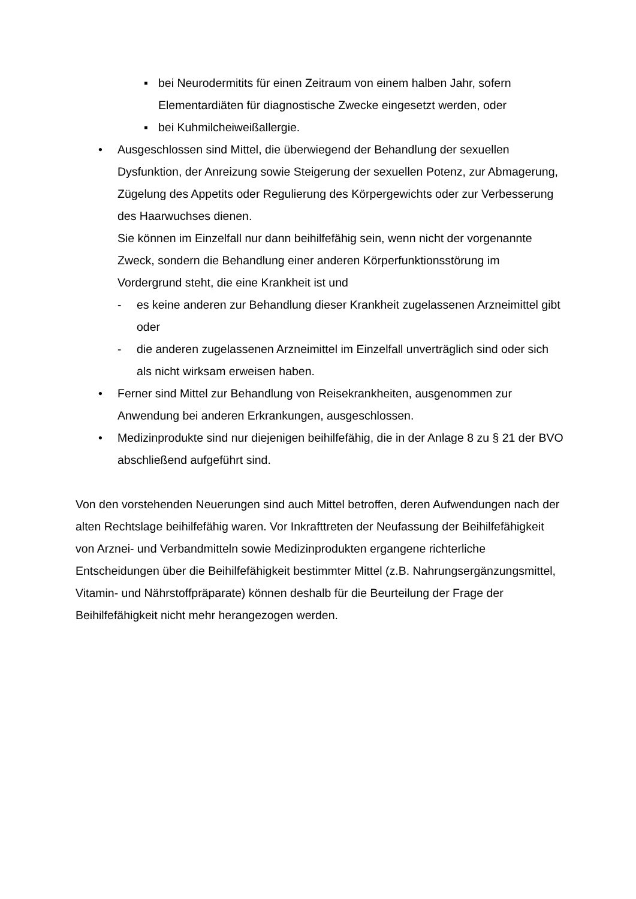▪ bei Neurodermitits für einen Zeitraum von einem halben Jahr, sofern Elementardiäten für diagnostische Zwecke eingesetzt werden, oder
▪ bei Kuhmilcheiweißallergie.
• Ausgeschlossen sind Mittel, die überwiegend der Behandlung der sexuellen Dysfunktion, der Anreizung sowie Steigerung der sexuellen Potenz, zur Abmagerung, Zügelung des Appetits oder Regulierung des Körpergewichts oder zur Verbesserung des Haarwuchses dienen.
Sie können im Einzelfall nur dann beihilfefähig sein, wenn nicht der vorgenannte Zweck, sondern die Behandlung einer anderen Körperfunktionsstörung im Vordergrund steht, die eine Krankheit ist und
- es keine anderen zur Behandlung dieser Krankheit zugelassenen Arzneimittel gibt oder
- die anderen zugelassenen Arzneimittel im Einzelfall unverträglich sind oder sich als nicht wirksam erweisen haben.
• Ferner sind Mittel zur Behandlung von Reisekrankheiten, ausgenommen zur Anwendung bei anderen Erkrankungen, ausgeschlossen.
• Medizinprodukte sind nur diejenigen beihilfefähig, die in der Anlage 8 zu § 21 der BVO abschließend aufgeführt sind.
Von den vorstehenden Neuerungen sind auch Mittel betroffen, deren Aufwendungen nach der alten Rechtslage beihilfefähig waren. Vor Inkrafttreten der Neufassung der Beihilfefähigkeit von Arznei- und Verbandmitteln sowie Medizinprodukten ergangene richterliche Entscheidungen über die Beihilfefähigkeit bestimmter Mittel (z.B. Nahrungsergänzungsmittel, Vitamin- und Nährstoffpräparate) können deshalb für die Beurteilung der Frage der Beihilfefähigkeit nicht mehr herangezogen werden.